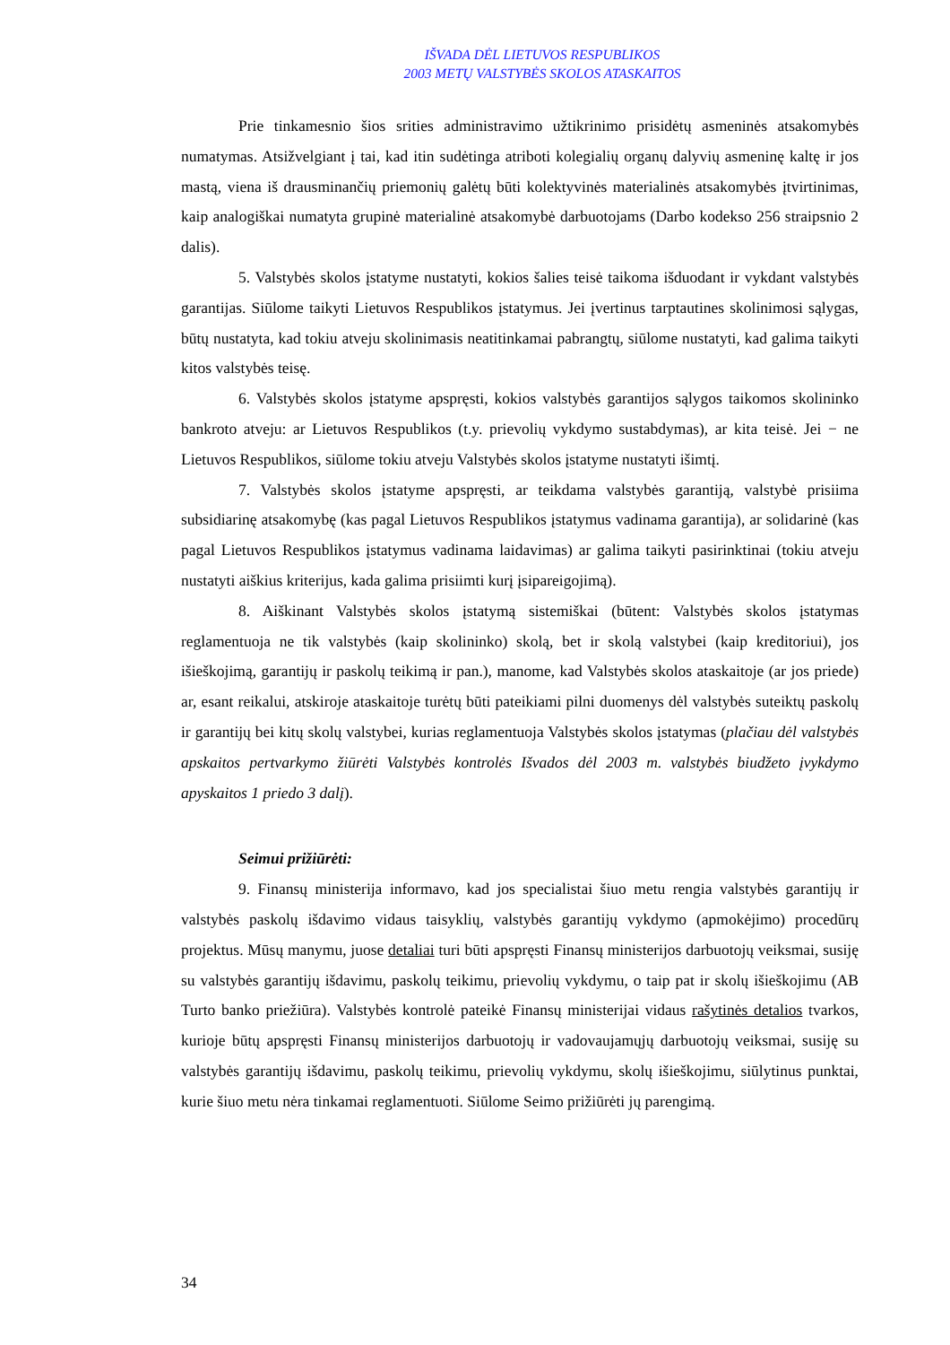IŠVADA DĖL LIETUVOS RESPUBLIKOS
2003 METŲ VALSTYBĖS SKOLOS ATASKAITOS
Prie tinkamesnio šios srities administravimo užtikrinimo prisidėtų asmeninės atsakomybės numatymas. Atsižvelgiant į tai, kad itin sudėtinga atriboti kolegialių organų dalyvių asmeninę kaltę ir jos mastą, viena iš drausminančių priemonių galėtų būti kolektyvinės materialinės atsakomybės įtvirtinimas, kaip analogiškai numatyta grupinė materialinė atsakomybė darbuotojams (Darbo kodekso 256 straipsnio 2 dalis).
5. Valstybės skolos įstatyme nustatyti, kokios šalies teisė taikoma išduodant ir vykdant valstybės garantijas. Siūlome taikyti Lietuvos Respublikos įstatymus. Jei įvertinus tarptautines skolinimosi sąlygas, būtų nustatyta, kad tokiu atveju skolinimasis neatitinkamai pabrangtų, siūlome nustatyti, kad galima taikyti kitos valstybės teisę.
6. Valstybės skolos įstatyme apspręsti, kokios valstybės garantijos sąlygos taikomos skolininko bankroto atveju: ar Lietuvos Respublikos (t.y. prievolių vykdymo sustabdymas), ar kita teisė. Jei − ne Lietuvos Respublikos, siūlome tokiu atveju Valstybės skolos įstatyme nustatyti išimtį.
7. Valstybės skolos įstatyme apspręsti, ar teikdama valstybės garantiją, valstybė prisiima subsidiarinę atsakomybę (kas pagal Lietuvos Respublikos įstatymus vadinama garantija), ar solidarinė (kas pagal Lietuvos Respublikos įstatymus vadinama laidavimas) ar galima taikyti pasirinktinai (tokiu atveju nustatyti aiškius kriterijus, kada galima prisiimti kurį įsipareigojimą).
8. Aiškinant Valstybės skolos įstatymą sistemiškai (būtent: Valstybės skolos įstatymas reglamentuoja ne tik valstybės (kaip skolininko) skolą, bet ir skolą valstybei (kaip kreditoriui), jos išieškojimą, garantijų ir paskolų teikimą ir pan.), manome, kad Valstybės skolos ataskaitoje (ar jos priede) ar, esant reikalui, atskiroje ataskaitoje turėtų būti pateikiami pilni duomenys dėl valstybės suteiktų paskolų ir garantijų bei kitų skolų valstybei, kurias reglamentuoja Valstybės skolos įstatymas (plačiau dėl valstybės apskaitos pertvarkymo žiūrėti Valstybės kontrolės Išvados dėl 2003 m. valstybės biudžeto įvykdymo apyskaitos 1 priedo 3 dalį).
Seimui prižiūrėti:
9. Finansų ministerija informavo, kad jos specialistai šiuo metu rengia valstybės garantijų ir valstybės paskolų išdavimo vidaus taisyklių, valstybės garantijų vykdymo (apmokėjimo) procedūrų projektus. Mūsų manymu, juose detaliai turi būti apspręsti Finansų ministerijos darbuotojų veiksmai, susiję su valstybės garantijų išdavimu, paskolų teikimu, prievolių vykdymu, o taip pat ir skolų išieškojimu (AB Turto banko priežiūra). Valstybės kontrolė pateikė Finansų ministerijai vidaus rašytinės detalios tvarkos, kurioje būtų apspręsti Finansų ministerijos darbuotojų ir vadovaujamųjų darbuotojų veiksmai, susiję su valstybės garantijų išdavimu, paskolų teikimu, prievolių vykdymu, skolų išieškojimu, siūlytinus punktai, kurie šiuo metu nėra tinkamai reglamentuoti. Siūlome Seimo prižiūrėti jų parengimą.
34